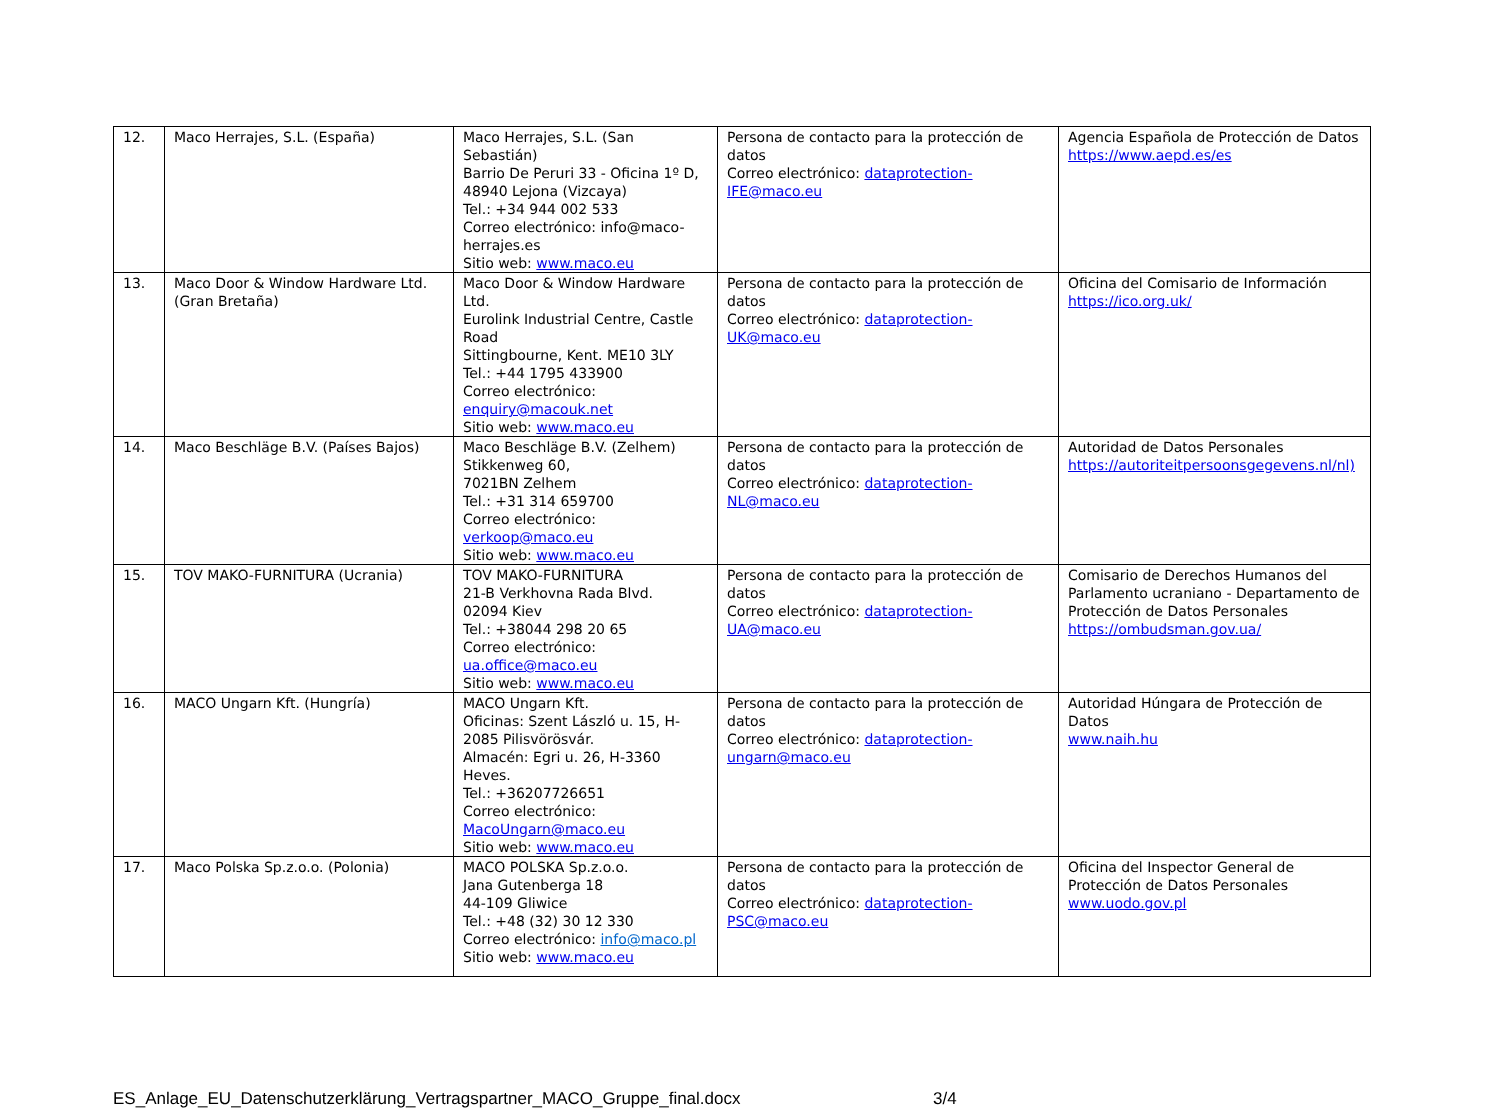| 12. | Maco Herrajes, S.L. (España) | Maco Herrajes, S.L. (San Sebastián) Barrio De Peruri 33 - Oficina 1º D, 48940 Lejona (Vizcaya) Tel.: +34 944 002 533 Correo electrónico: info@maco-herrajes.es Sitio web: www.maco.eu | Persona de contacto para la protección de datos Correo electrónico: dataprotection-IFE@maco.eu | Agencia Española de Protección de Datos https://www.aepd.es/es |
| 13. | Maco Door & Window Hardware Ltd. (Gran Bretaña) | Maco Door & Window Hardware Ltd. Eurolink Industrial Centre, Castle Road Sittingbourne, Kent. ME10 3LY Tel.: +44 1795 433900 Correo electrónico: enquiry@macouk.net Sitio web: www.maco.eu | Persona de contacto para la protección de datos Correo electrónico: dataprotection-UK@maco.eu | Oficina del Comisario de Información https://ico.org.uk/ |
| 14. | Maco Beschläge B.V. (Países Bajos) | Maco Beschläge B.V. (Zelhem) Stikkenweg 60, 7021BN Zelhem Tel.: +31 314 659700 Correo electrónico: verkoop@maco.eu Sitio web: www.maco.eu | Persona de contacto para la protección de datos Correo electrónico: dataprotection-NL@maco.eu | Autoridad de Datos Personales https://autoriteitpersoonsgegevens.nl/nl) |
| 15. | TOV MAKO-FURNITURA (Ucrania) | TOV MAKO-FURNITURA 21-B Verkhovna Rada Blvd. 02094 Kiev Tel.: +38044 298 20 65 Correo electrónico: ua.office@maco.eu Sitio web: www.maco.eu | Persona de contacto para la protección de datos Correo electrónico: dataprotection-UA@maco.eu | Comisario de Derechos Humanos del Parlamento ucraniano - Departamento de Protección de Datos Personales https://ombudsman.gov.ua/ |
| 16. | MACO Ungarn Kft. (Hungría) | MACO Ungarn Kft. Oficinas: Szent László u. 15, H-2085 Pilisvörösvár. Almacén: Egri u. 26, H-3360 Heves. Tel.: +36207726651 Correo electrónico: MacoUngarn@maco.eu Sitio web: www.maco.eu | Persona de contacto para la protección de datos Correo electrónico: dataprotection-ungarn@maco.eu | Autoridad Húngara de Protección de Datos www.naih.hu |
| 17. | Maco Polska Sp.z.o.o. (Polonia) | MACO POLSKA Sp.z.o.o. Jana Gutenberga 18 44-109 Gliwice Tel.: +48 (32) 30 12 330 Correo electrónico: info@maco.pl Sitio web: www.maco.eu | Persona de contacto para la protección de datos Correo electrónico: dataprotection-PSC@maco.eu | Oficina del Inspector General de Protección de Datos Personales www.uodo.gov.pl |
ES_Anlage_EU_Datenschutzerklärung_Vertragspartner_MACO_Gruppe_final.docx 3/4